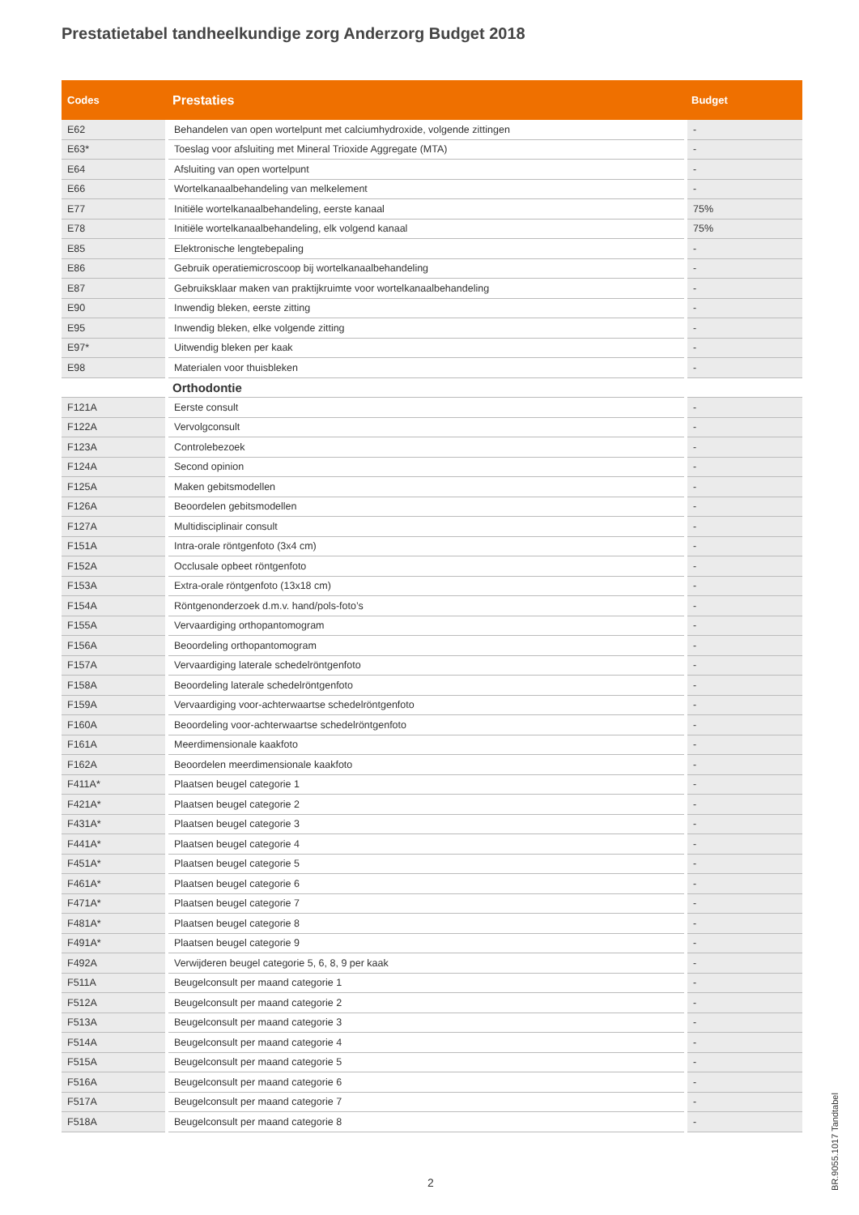Prestatietabel tandheelkundige zorg Anderzorg Budget 2018
| Codes | Prestaties | Budget |
| --- | --- | --- |
| E62 | Behandelen van open wortelpunt met calciumhydroxide, volgende zittingen | - |
| E63* | Toeslag voor afsluiting met Mineral Trioxide Aggregate (MTA) | - |
| E64 | Afsluiting van open wortelpunt | - |
| E66 | Wortelkanaalbehandeling van melkelement | - |
| E77 | Initiële wortelkanaalbehandeling, eerste kanaal | 75% |
| E78 | Initiële wortelkanaalbehandeling, elk volgend kanaal | 75% |
| E85 | Elektronische lengtebepaling | - |
| E86 | Gebruik operatiemicroscoop bij wortelkanaalbehandeling | - |
| E87 | Gebruiksklaar maken van praktijkruimte voor wortelkanaalbehandeling | - |
| E90 | Inwendig bleken, eerste zitting | - |
| E95 | Inwendig bleken, elke volgende zitting | - |
| E97* | Uitwendig bleken per kaak | - |
| E98 | Materialen voor thuisbleken | - |
| | Orthodontie | |
| F121A | Eerste consult | - |
| F122A | Vervolgconsult | - |
| F123A | Controlebezoek | - |
| F124A | Second opinion | - |
| F125A | Maken gebitsmodellen | - |
| F126A | Beoordelen gebitsmodellen | - |
| F127A | Multidisciplinair consult | - |
| F151A | Intra-orale röntgenfoto (3x4 cm) | - |
| F152A | Occlusale opbeet röntgenfoto | - |
| F153A | Extra-orale röntgenfoto (13x18 cm) | - |
| F154A | Röntgenonderzoek d.m.v. hand/pols-foto’s | - |
| F155A | Vervaardiging orthopantomogram | - |
| F156A | Beoordeling orthopantomogram | - |
| F157A | Vervaardiging laterale schedelröntgenfoto | - |
| F158A | Beoordeling laterale schedelröntgenfoto | - |
| F159A | Vervaardiging voor-achterwaartse schedelröntgenfoto | - |
| F160A | Beoordeling voor-achterwaartse schedelröntgenfoto | - |
| F161A | Meerdimensionale kaakfoto | - |
| F162A | Beoordelen meerdimensionale kaakfoto | - |
| F411A* | Plaatsen beugel categorie 1 | - |
| F421A* | Plaatsen beugel categorie 2 | - |
| F431A* | Plaatsen beugel categorie 3 | - |
| F441A* | Plaatsen beugel categorie 4 | - |
| F451A* | Plaatsen beugel categorie 5 | - |
| F461A* | Plaatsen beugel categorie 6 | - |
| F471A* | Plaatsen beugel categorie 7 | - |
| F481A* | Plaatsen beugel categorie 8 | - |
| F491A* | Plaatsen beugel categorie 9 | - |
| F492A | Verwijderen beugel categorie 5, 6, 8, 9 per kaak | - |
| F511A | Beugelconsult per maand categorie 1 | - |
| F512A | Beugelconsult per maand categorie 2 | - |
| F513A | Beugelconsult per maand categorie 3 | - |
| F514A | Beugelconsult per maand categorie 4 | - |
| F515A | Beugelconsult per maand categorie 5 | - |
| F516A | Beugelconsult per maand categorie 6 | - |
| F517A | Beugelconsult per maand categorie 7 | - |
| F518A | Beugelconsult per maand categorie 8 | - |
2
BR.9055.1017 Tandtabel